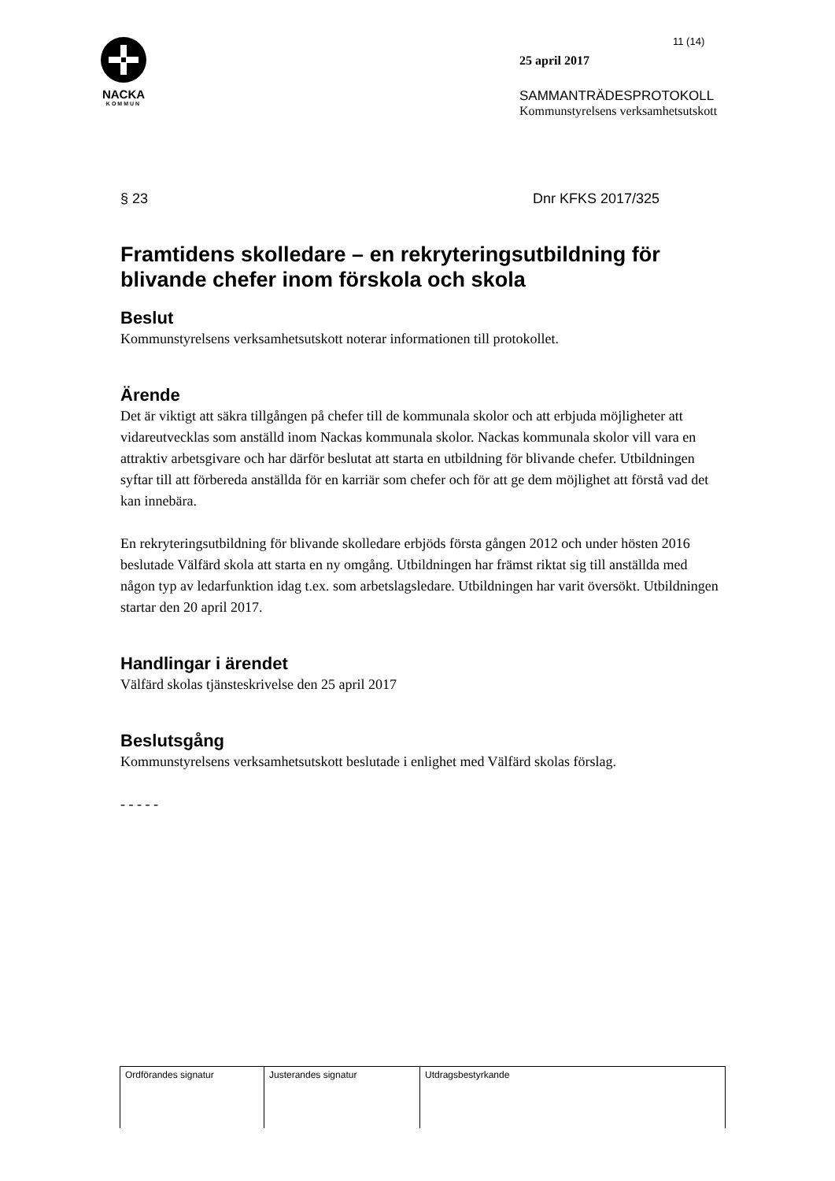NACKA
KOMMUN
11 (14)
25 april 2017
SAMMANTRÄDESPROTOKOLL
Kommunstyrelsens verksamhetsutskott
§ 23 Dnr KFKS 2017/325
Framtidens skolledare – en rekryteringsutbildning för blivande chefer inom förskola och skola
Beslut
Kommunstyrelsens verksamhetsutskott noterar informationen till protokollet.
Ärende
Det är viktigt att säkra tillgången på chefer till de kommunala skolor och att erbjuda möjligheter att vidareutvecklas som anställd inom Nackas kommunala skolor. Nackas kommunala skolor vill vara en attraktiv arbetsgivare och har därför beslutat att starta en utbildning för blivande chefer. Utbildningen syftar till att förbereda anställda för en karriär som chefer och för att ge dem möjlighet att förstå vad det kan innebära.
En rekryteringsutbildning för blivande skolledare erbjöds första gången 2012 och under hösten 2016 beslutade Välfärd skola att starta en ny omgång. Utbildningen har främst riktat sig till anställda med någon typ av ledarfunktion idag t.ex. som arbetslagsledare. Utbildningen har varit översökt. Utbildningen startar den 20 april 2017.
Handlingar i ärendet
Välfärd skolas tjänsteskrivelse den 25 april 2017
Beslutsgång
Kommunstyrelsens verksamhetsutskott beslutade i enlighet med Välfärd skolas förslag.
- - - - -
| Ordförandes signatur | Justerandes signatur | Utdragsbestyrkande |